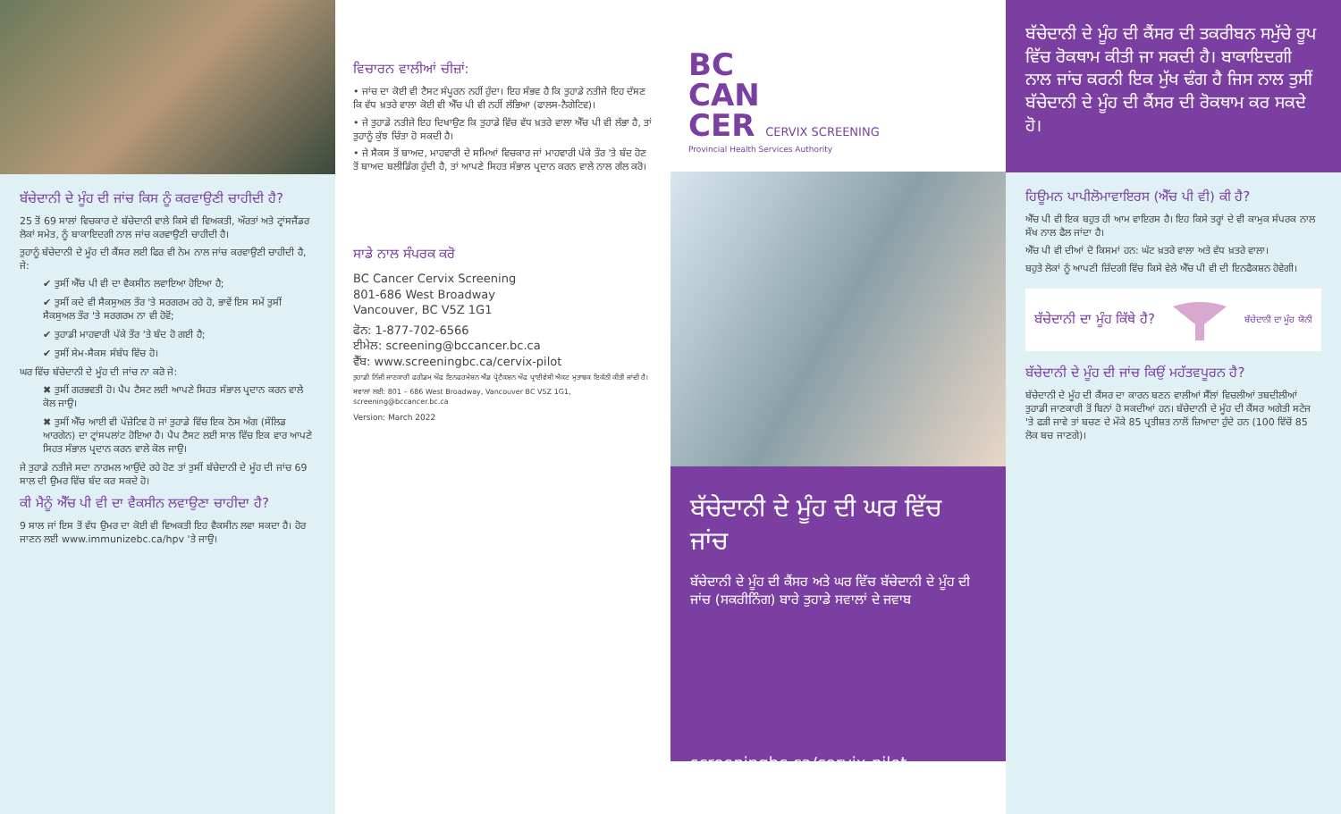ਬੱਚੇਦਾਨੀ ਦੇ ਮੂੰਹ ਦੀ ਜਾਂਚ ਕਿਸ ਨੂੰ ਕਰਵਾਉਣੀ ਚਾਹੀਦੀ ਹੈ?
25 ਤੋਂ 69 ਸਾਲਾਂ ਵਿਚਕਾਰ ਦੇ ਬੱਚੇਦਾਨੀ ਵਾਲੇ ਕਿਸੇ ਵੀ ਵਿਅਕਤੀ, ਔਰਤਾਂ ਅਤੇ ਟ੍ਰਾਂਸਜੈਂਡਰ ਲੋਕਾਂ ਸਮੇਤ, ਨੂੰ ਬਾਕਾਇਦਗੀ ਨਾਲ ਜਾਂਚ ਕਰਵਾਉਣੀ ਚਾਹੀਦੀ ਹੈ।
ਤੁਹਾਨੂੰ ਬੱਚੇਦਾਨੀ ਦੇ ਮੂੰਹ ਦੀ ਕੈਂਸਰ ਲਈ ਫਿਰ ਵੀ ਨੇਮ ਨਾਲ ਜਾਂਚ ਕਰਵਾਉਣੀ ਚਾਹੀਦੀ ਹੈ, ਜੇ:
✔ ਤੁਸੀਂ ਐੱਚ ਪੀ ਵੀ ਦਾ ਵੈਕਸੀਨ ਲਵਾਇਆ ਹੋਇਆ ਹੈ;
✔ ਤੁਸੀਂ ਕਦੇ ਵੀ ਸੈਕਸੁਅਲ ਤੌਰ 'ਤੇ ਸਰਗਰਮ ਰਹੇ ਹੋ, ਭਾਵੇਂ ਇਸ ਸਮੇਂ ਤੁਸੀਂ ਸੈਕਸੁਅਲ ਤੌਰ 'ਤੇ ਸਰਗਰਮ ਨਾ ਵੀ ਹੋਵੋਂ;
✔ ਤੁਹਾਡੀ ਮਾਹਵਾਰੀ ਪੱਕੇ ਤੌਰ 'ਤੇ ਬੰਦ ਹੋ ਗਈ ਹੈ;
✔ ਤੁਸੀਂ ਸੇਮ-ਸੈਕਸ ਸੰਬੰਧ ਵਿੱਚ ਹੋ।
ਘਰ ਵਿੱਚ ਬੱਚੇਦਾਨੀ ਦੇ ਮੂੰਹ ਦੀ ਜਾਂਚ ਨਾ ਕਰੋ ਜੇ:
✖ ਤੁਸੀਂ ਗਰਭਵਤੀ ਹੋ। ਪੈਪ ਟੈਸਟ ਲਈ ਆਪਣੇ ਸਿਹਤ ਸੰਭਾਲ ਪ੍ਰਦਾਨ ਕਰਨ ਵਾਲੇ ਕੋਲ ਜਾਉ।
✖ ਤੁਸੀਂ ਐੱਚ ਆਈ ਵੀ ਪੌਜ਼ੇਟਿਵ ਹੋ ਜਾਂ ਤੁਹਾਡੇ ਵਿੱਚ ਇਕ ਠੋਸ ਅੰਗ (ਸੌਲਿਡ ਆਰਗੇਨ) ਦਾ ਟ੍ਰਾਂਸਪਲਾਂਟ ਹੋਇਆ ਹੈ। ਪੈਪ ਟੈਸਟ ਲਈ ਸਾਲ ਵਿੱਚ ਇਕ ਵਾਰ ਆਪਣੇ ਸਿਹਤ ਸੰਭਾਲ ਪ੍ਰਦਾਨ ਕਰਨ ਵਾਲੇ ਕੋਲ ਜਾਉ।
ਜੇ ਤੁਹਾਡੇ ਨਤੀਜੇ ਸਦਾ ਨਾਰਮਲ ਆਉਂਦੇ ਰਹੇ ਹੋਣ ਤਾਂ ਤੁਸੀਂ ਬੱਚੇਦਾਨੀ ਦੇ ਮੂੰਹ ਦੀ ਜਾਂਚ 69 ਸਾਲ ਦੀ ਉਮਰ ਵਿੱਚ ਬੰਦ ਕਰ ਸਕਦੇ ਹੋ।
ਕੀ ਮੈਨੂੰ ਐੱਚ ਪੀ ਵੀ ਦਾ ਵੈਕਸੀਨ ਲਵਾਉਣਾ ਚਾਹੀਦਾ ਹੈ?
9 ਸਾਲ ਜਾਂ ਇਸ ਤੋਂ ਵੱਧ ਉਮਰ ਦਾ ਕੋਈ ਵੀ ਵਿਅਕਤੀ ਇਹ ਵੈਕਸੀਨ ਲਵਾ ਸਕਦਾ ਹੈ। ਹੋਰ ਜਾਣਨ ਲਈ www.immunizebc.ca/hpv 'ਤੇ ਜਾਉ।
ਵਿਚਾਰਨ ਵਾਲੀਆਂ ਚੀਜ਼ਾਂ:
• ਜਾਂਚ ਦਾ ਕੋਈ ਵੀ ਟੈਸਟ ਸੰਪੂਰਨ ਨਹੀਂ ਹੁੰਦਾ। ਇਹ ਸੰਭਵ ਹੈ ਕਿ ਤੁਹਾਡੇ ਨਤੀਜੇ ਇਹ ਦੱਸਣ ਕਿ ਵੱਧ ਖ਼ਤਰੇ ਵਾਲਾ ਕੋਈ ਵੀ ਐੱਚ ਪੀ ਵੀ ਨਹੀਂ ਲੱਭਿਆ (ਫਾਲਸ-ਨੈਗੇਟਿਵ)।
• ਜੇ ਤੁਹਾਡੇ ਨਤੀਜੇ ਇਹ ਦਿਖਾਉਣ ਕਿ ਤੁਹਾਡੇ ਵਿੱਚ ਵੱਧ ਖ਼ਤਰੇ ਵਾਲਾ ਐੱਚ ਪੀ ਵੀ ਲੱਭਾ ਹੈ, ਤਾਂ ਤੁਹਾਨੂੰ ਕੁੱਝ ਚਿੰਤਾ ਹੋ ਸਕਦੀ ਹੈ।
• ਜੇ ਸੈਕਸ ਤੋਂ ਬਾਅਦ, ਮਾਹਵਾਰੀ ਦੇ ਸਮਿਆਂ ਵਿਚਕਾਰ ਜਾਂ ਮਾਹਵਾਰੀ ਪੱਕੇ ਤੌਰ 'ਤੇ ਬੰਦ ਹੋਣ ਤੋਂ ਬਾਅਦ ਬਲੀਡਿੰਗ ਹੁੰਦੀ ਹੈ, ਤਾਂ ਆਪਣੇ ਸਿਹਤ ਸੰਭਾਲ ਪ੍ਰਦਾਨ ਕਰਨ ਵਾਲੇ ਨਾਲ ਗੱਲ ਕਰੋ।
ਸਾਡੇ ਨਾਲ ਸੰਪਰਕ ਕਰੋ
BC Cancer Cervix Screening
801-686 West Broadway
Vancouver, BC V5Z 1G1
ਫੋਨ: 1-877-702-6566
ਈਮੇਲ: screening@bccancer.bc.ca
ਵੈੱਬ: www.screeningbc.ca/cervix-pilot
ਤੁਹਾਡੀ ਨਿੱਜੀ ਜਾਣਕਾਰੀ ਫਰੀਡਮ ਔਫ ਇਨਫਰਮੇਸ਼ਨ ਐਂਡ ਪ੍ਰੋਟੈਕਸ਼ਨ ਔਫ ਪ੍ਰਾਈਵੇਸੀ ਐਕਟ ਮੁਤਾਬਕ ਇਕੱਠੀ ਕੀਤੀ ਜਾਂਦੀ ਹੈ।
ਸਵਾਲਾਂ ਲਈ: 801 – 686 West Broadway, Vancouver BC V5Z 1G1, screening@bccancer.bc.ca
Version: March 2022
BC
CAN
CER CERVIX SCREENING
Provincial Health Services Authority
ਬੱਚੇਦਾਨੀ ਦੇ ਮੂੰਹ ਦੀ ਘਰ ਵਿੱਚ ਜਾਂਚ
ਬੱਚੇਦਾਨੀ ਦੇ ਮੂੰਹ ਦੀ ਕੈਂਸਰ ਅਤੇ ਘਰ ਵਿੱਚ ਬੱਚੇਦਾਨੀ ਦੇ ਮੂੰਹ ਦੀ ਜਾਂਚ (ਸਕਰੀਨਿੰਗ) ਬਾਰੇ ਤੁਹਾਡੇ ਸਵਾਲਾਂ ਦੇ ਜਵਾਬ
screeningbc.ca/cervix-pilot
ਬੱਚੇਦਾਨੀ ਦੇ ਮੂੰਹ ਦੀ ਕੈਂਸਰ ਦੀ ਤਕਰੀਬਨ ਸਮੁੱਚੇ ਰੂਪ ਵਿੱਚ ਰੋਕਥਾਮ ਕੀਤੀ ਜਾ ਸਕਦੀ ਹੈ। ਬਾਕਾਇਦਗੀ ਨਾਲ ਜਾਂਚ ਕਰਨੀ ਇਕ ਮੁੱਖ ਢੰਗ ਹੈ ਜਿਸ ਨਾਲ ਤੁਸੀਂ ਬੱਚੇਦਾਨੀ ਦੇ ਮੂੰਹ ਦੀ ਕੈਂਸਰ ਦੀ ਰੋਕਥਾਮ ਕਰ ਸਕਦੇ ਹੋ।
ਹਿਊਮਨ ਪਾਪੀਲੋਮਾਵਾਇਰਸ (ਐੱਚ ਪੀ ਵੀ) ਕੀ ਹੈ?
ਐੱਚ ਪੀ ਵੀ ਇਕ ਬਹੁਤ ਹੀ ਆਮ ਵਾਇਰਸ ਹੈ। ਇਹ ਕਿਸੇ ਤਰ੍ਹਾਂ ਦੇ ਵੀ ਕਾਮੁਕ ਸੰਪਰਕ ਨਾਲ ਸੌਖ ਨਾਲ ਫੈਲ ਜਾਂਦਾ ਹੈ।
ਐੱਚ ਪੀ ਵੀ ਦੀਆਂ ਦੋ ਕਿਸਮਾਂ ਹਨ: ਘੱਟ ਖ਼ਤਰੇ ਵਾਲਾ ਅਤੇ ਵੱਧ ਖ਼ਤਰੇ ਵਾਲਾ।
ਬਹੁਤੇ ਲੋਕਾਂ ਨੂੰ ਆਪਣੀ ਜ਼ਿੰਦਗੀ ਵਿੱਚ ਕਿਸੇ ਵੇਲੇ ਐੱਚ ਪੀ ਵੀ ਦੀ ਇਨਫੈਕਸ਼ਨ ਹੋਵੇਗੀ।
ਬੱਚੇਦਾਨੀ ਦਾ ਮੂੰਹ ਕਿੱਥੇ ਹੈ?
ਬੱਚੇਦਾਨੀ ਦਾ ਮੂੰਹ ਯੋਨੀ
ਬੱਚੇਦਾਨੀ ਦੇ ਮੂੰਹ ਦੀ ਜਾਂਚ ਕਿਉਂ ਮਹੱਤਵਪੂਰਨ ਹੈ?
ਬੱਚੇਦਾਨੀ ਦੇ ਮੂੰਹ ਦੀ ਕੈਂਸਰ ਦਾ ਕਾਰਨ ਬਣਨ ਵਾਲੀਆਂ ਸੈੱਲਾਂ ਵਿਚਲੀਆਂ ਤਬਦੀਲੀਆਂ ਤੁਹਾਡੀ ਜਾਣਕਾਰੀ ਤੋਂ ਬਿਨਾਂ ਹੋ ਸਕਦੀਆਂ ਹਨ। ਬੱਚੇਦਾਨੀ ਦੇ ਮੂੰਹ ਦੀ ਕੈਂਸਰ ਅਗੇਤੀ ਸਟੇਜ 'ਤੇ ਫੜੀ ਜਾਵੇ ਤਾਂ ਬਚਣ ਦੇ ਮੌਕੇ 85 ਪ੍ਰਤੀਸ਼ਤ ਨਾਲੋਂ ਜ਼ਿਆਦਾ ਹੁੰਦੇ ਹਨ (100 ਵਿੱਚੋਂ 85 ਲੋਕ ਬਚ ਜਾਣਗੇ)।